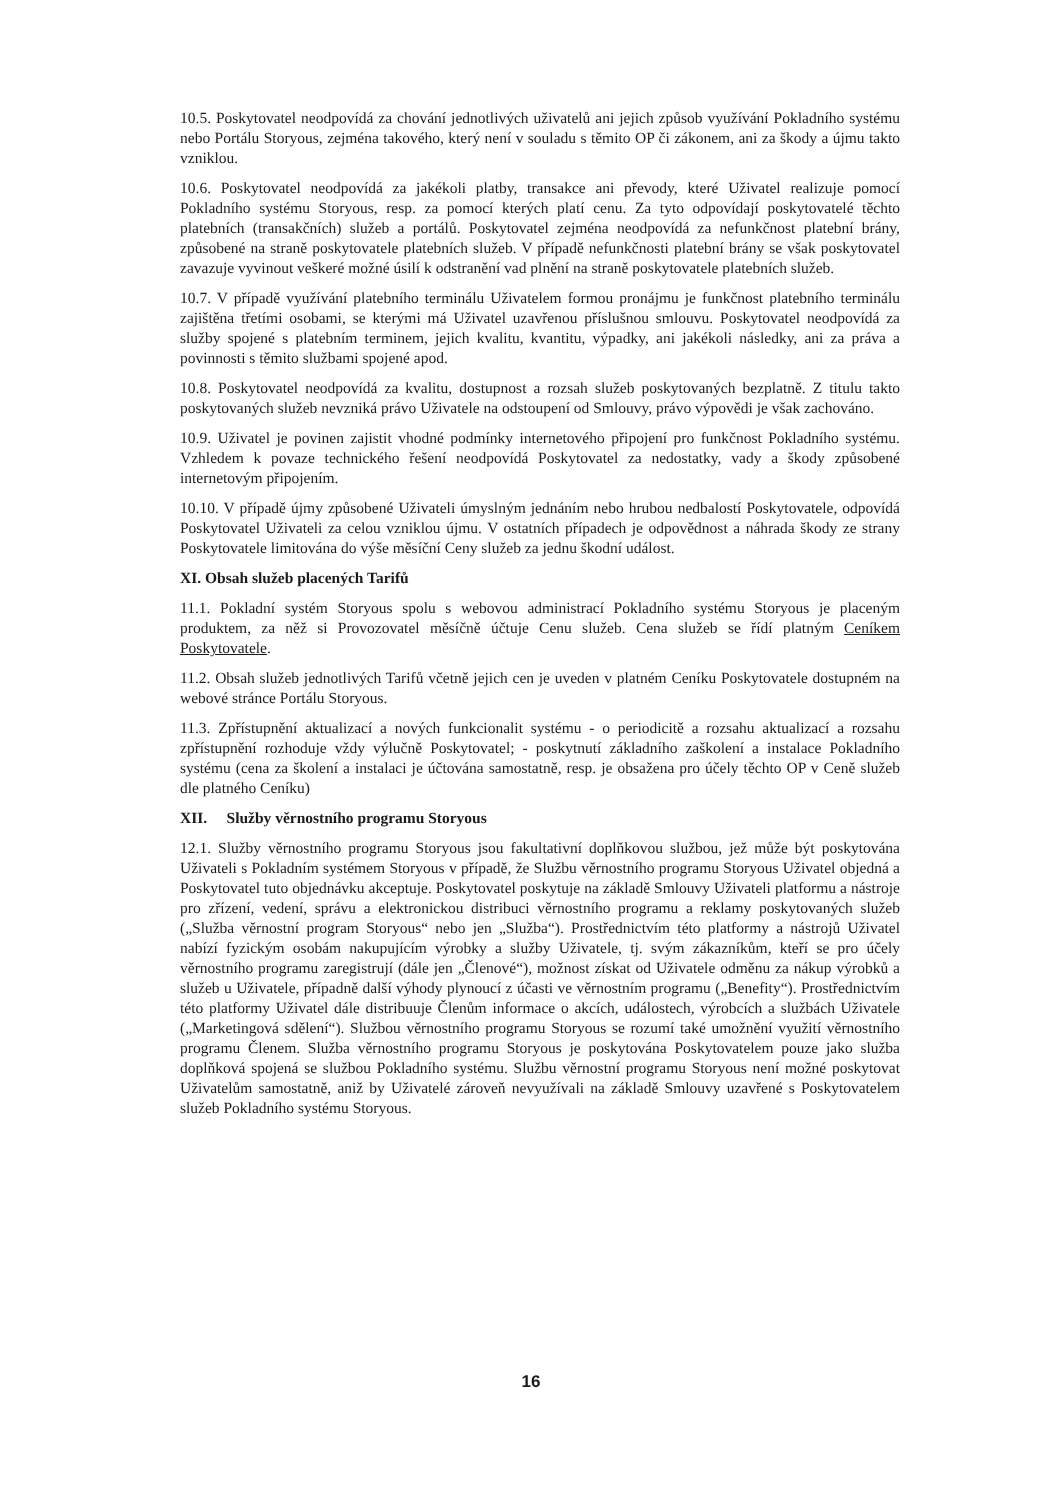10.5. Poskytovatel neodpovídá za chování jednotlivých uživatelů ani jejich způsob využívání Pokladního systému nebo Portálu Storyous, zejména takového, který není v souladu s těmito OP či zákonem, ani za škody a újmu takto vzniklou.
10.6. Poskytovatel neodpovídá za jakékoli platby, transakce ani převody, které Uživatel realizuje pomocí Pokladního systému Storyous, resp. za pomocí kterých platí cenu. Za tyto odpovídají poskytovatelé těchto platebních (transakčních) služeb a portálů. Poskytovatel zejména neodpovídá za nefunkčnost platební brány, způsobené na straně poskytovatele platebních služeb. V případě nefunkčnosti platební brány se však poskytovatel zavazuje vyvinout veškeré možné úsilí k odstranění vad plnění na straně poskytovatele platebních služeb.
10.7. V případě využívání platebního terminálu Uživatelem formou pronájmu je funkčnost platebního terminálu zajištěna třetími osobami, se kterými má Uživatel uzavřenou příslušnou smlouvu. Poskytovatel neodpovídá za služby spojené s platebním terminem, jejich kvalitu, kvantitu, výpadky, ani jakékoli následky, ani za práva a povinnosti s těmito službami spojené apod.
10.8. Poskytovatel neodpovídá za kvalitu, dostupnost a rozsah služeb poskytovaných bezplatně. Z titulu takto poskytovaných služeb nevzniká právo Uživatele na odstoupení od Smlouvy, právo výpovědi je však zachováno.
10.9. Uživatel je povinen zajistit vhodné podmínky internetového připojení pro funkčnost Pokladního systému. Vzhledem k povaze technického řešení neodpovídá Poskytovatel za nedostatky, vady a škody způsobené internetovým připojením.
10.10. V případě újmy způsobené Uživateli úmyslným jednáním nebo hrubou nedbalostí Poskytovatele, odpovídá Poskytovatel Uživateli za celou vzniklou újmu. V ostatních případech je odpovědnost a náhrada škody ze strany Poskytovatele limitována do výše měsíční Ceny služeb za jednu škodní událost.
XI. Obsah služeb placených Tarifů
11.1. Pokladní systém Storyous spolu s webovou administrací Pokladního systému Storyous je placeným produktem, za něž si Provozovatel měsíčně účtuje Cenu služeb. Cena služeb se řídí platným Ceníkem Poskytovatele.
11.2. Obsah služeb jednotlivých Tarifů včetně jejich cen je uveden v platném Ceníku Poskytovatele dostupném na webové stránce Portálu Storyous.
11.3. Zpřístupnění aktualizací a nových funkcionalit systému - o periodicitě a rozsahu aktualizací a rozsahu zpřístupnění rozhoduje vždy výlučně Poskytovatel; - poskytnutí základního zaškolení a instalace Pokladního systému (cena za školení a instalaci je účtována samostatně, resp. je obsažena pro účely těchto OP v Ceně služeb dle platného Ceníku)
XII. Služby věrnostního programu Storyous
12.1. Služby věrnostního programu Storyous jsou fakultativní doplňkovou službou, jež může být poskytována Uživateli s Pokladním systémem Storyous v případě, že Službu věrnostního programu Storyous Uživatel objedná a Poskytovatel tuto objednávku akceptuje. Poskytovatel poskytuje na základě Smlouvy Uživateli platformu a nástroje pro zřízení, vedení, správu a elektronickou distribuci věrnostního programu a reklamy poskytovaných služeb („Služba věrnostní program Storyous“ nebo jen „Služba“). Prostřednictvím této platformy a nástrojů Uživatel nabízí fyzickým osobám nakupujícím výrobky a služby Uživatele, tj. svým zákazníkům, kteří se pro účely věrnostního programu zaregistrují (dále jen „Členové“), možnost získat od Uživatele odměnu za nákup výrobků a služeb u Uživatele, případně další výhody plynoucí z účasti ve věrnostním programu („Benefity“). Prostřednictvím této platformy Uživatel dále distribuuje Členům informace o akcích, událostech, výrobcích a službách Uživatele („Marketingová sdělení“). Službou věrnostního programu Storyous se rozumí také umožnění využití věrnostního programu Členem. Služba věrnostního programu Storyous je poskytována Poskytovatelem pouze jako služba doplňková spojená se službou Pokladního systému. Službu věrnostní programu Storyous není možné poskytovat Uživatelům samostatně, aniž by Uživatelé zároveň nevyužívali na základě Smlouvy uzavřené s Poskytovatelem služeb Pokladního systému Storyous.
16